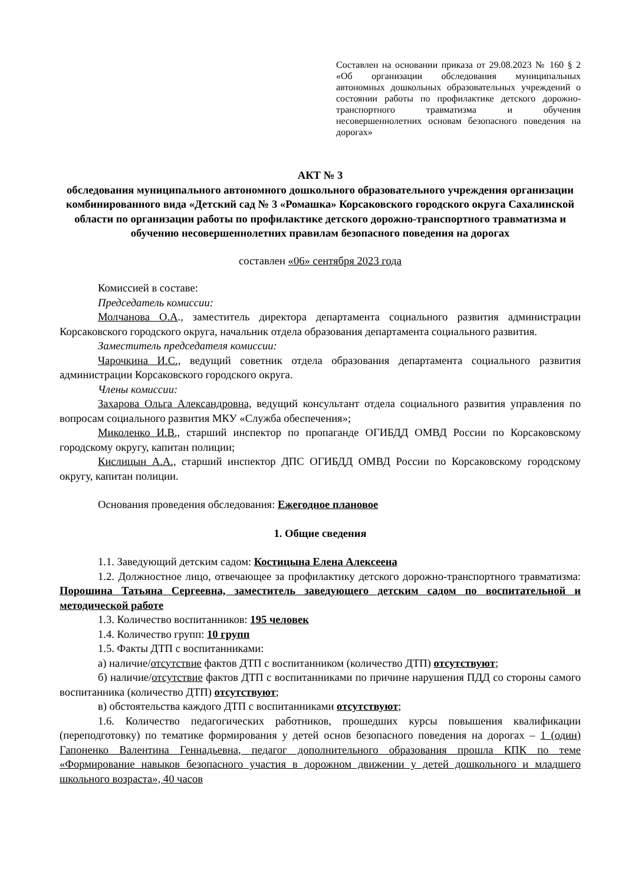Составлен на основании приказа от 29.08.2023 № 160 § 2 «Об организации обследования муниципальных автономных дошкольных образовательных учреждений о состоянии работы по профилактике детского дорожно-транспортного травматизма и обучения несовершеннолетних основам безопасного поведения на дорогах»
АКТ № 3
обследования муниципального автономного дошкольного образовательного учреждения организации комбинированного вида «Детский сад № 3 «Ромашка» Корсаковского городского округа Сахалинской области по организации работы по профилактике детского дорожно-транспортного травматизма и обучению несовершеннолетних правилам безопасного поведения на дорогах
составлен «06» сентября 2023 года
Комиссией в составе:
Председатель комиссии:
Молчанова О.А., заместитель директора департамента социального развития администрации Корсаковского городского округа, начальник отдела образования департамента социального развития.
Заместитель председателя комиссии:
Чарочкина И.С., ведущий советник отдела образования департамента социального развития администрации Корсаковского городского округа.
Члены комиссии:
Захарова Ольга Александровна, ведущий консультант отдела социального развития управления по вопросам социального развития МКУ «Служба обеспечения»;
Миколенко И.В., старший инспектор по пропаганде ОГИБДД ОМВД России по Корсаковскому городскому округу, капитан полиции;
Кислицын А.А., старший инспектор ДПС ОГИБДД ОМВД России по Корсаковскому городскому округу, капитан полиции.
Основания проведения обследования: Ежегодное плановое
1. Общие сведения
1.1. Заведующий детским садом: Костицына Елена Алексеена
1.2. Должностное лицо, отвечающее за профилактику детского дорожно-транспортного травматизма: Порошина Татьяна Сергеевна, заместитель заведующего детским садом по воспитательной и методической работе
1.3. Количество воспитанников: 195 человек
1.4. Количество групп: 10 групп
1.5. Факты ДТП с воспитанниками:
а) наличие/отсутствие фактов ДТП с воспитанником (количество ДТП) отсутствуют;
б) наличие/отсутствие фактов ДТП с воспитанниками по причине нарушения ПДД со стороны самого воспитанника (количество ДТП) отсутствуют;
в) обстоятельства каждого ДТП с воспитанниками отсутствуют;
1.6. Количество педагогических работников, прошедших курсы повышения квалификации (переподготовку) по тематике формирования у детей основ безопасного поведения на дорогах – 1 (один) Гапоненко Валентина Геннадьевна, педагог дополнительного образования прошла КПК по теме «Формирование навыков безопасного участия в дорожном движении у детей дошкольного и младшего школьного возраста», 40 часов